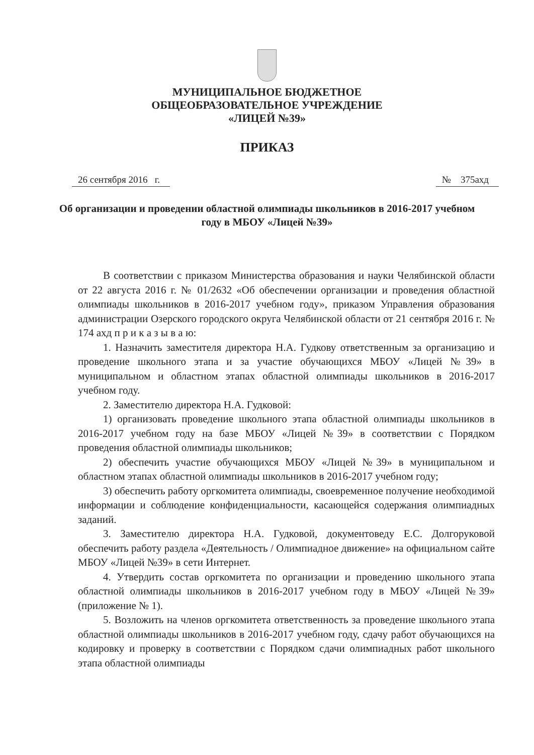МУНИЦИПАЛЬНОЕ БЮДЖЕТНОЕ
ОБЩЕОБРАЗОВАТЕЛЬНОЕ УЧРЕЖДЕНИЕ
«ЛИЦЕЙ №39»
ПРИКАЗ
26 сентября 2016 г. № 375ахд
Об организации и проведении областной олимпиады школьников в 2016-2017 учебном году в МБОУ «Лицей №39»
В соответствии с приказом Министерства образования и науки Челябинской области от 22 августа 2016 г. № 01/2632 «Об обеспечении организации и проведения областной олимпиады школьников в 2016-2017 учебном году», приказом Управления образования администрации Озерского городского округа Челябинской области от 21 сентября 2016 г. № 174 ахд п р и к а з ы в а ю:
1. Назначить заместителя директора Н.А. Гудкову ответственным за организацию и проведение школьного этапа и за участие обучающихся МБОУ «Лицей №39» в муниципальном и областном этапах областной олимпиады школьников в 2016-2017 учебном году.
2. Заместителю директора Н.А. Гудковой:
1) организовать проведение школьного этапа областной олимпиады школьников в 2016-2017 учебном году на базе МБОУ «Лицей №39» в соответствии с Порядком проведения областной олимпиады школьников;
2) обеспечить участие обучающихся МБОУ «Лицей №39» в муниципальном и областном этапах областной олимпиады школьников в 2016-2017 учебном году;
3) обеспечить работу оргкомитета олимпиады, своевременное получение необходимой информации и соблюдение конфиденциальности, касающейся содержания олимпиадных заданий.
3. Заместителю директора Н.А. Гудковой, документоведу Е.С. Долгоруковой обеспечить работу раздела «Деятельность / Олимпиадное движение» на официальном сайте МБОУ «Лицей №39» в сети Интернет.
4. Утвердить состав оргкомитета по организации и проведению школьного этапа областной олимпиады школьников в 2016-2017 учебном году в МБОУ «Лицей №39» (приложение № 1).
5. Возложить на членов оргкомитета ответственность за проведение школьного этапа областной олимпиады школьников в 2016-2017 учебном году, сдачу работ обучающихся на кодировку и проверку в соответствии с Порядком сдачи олимпиадных работ школьного этапа областной олимпиады